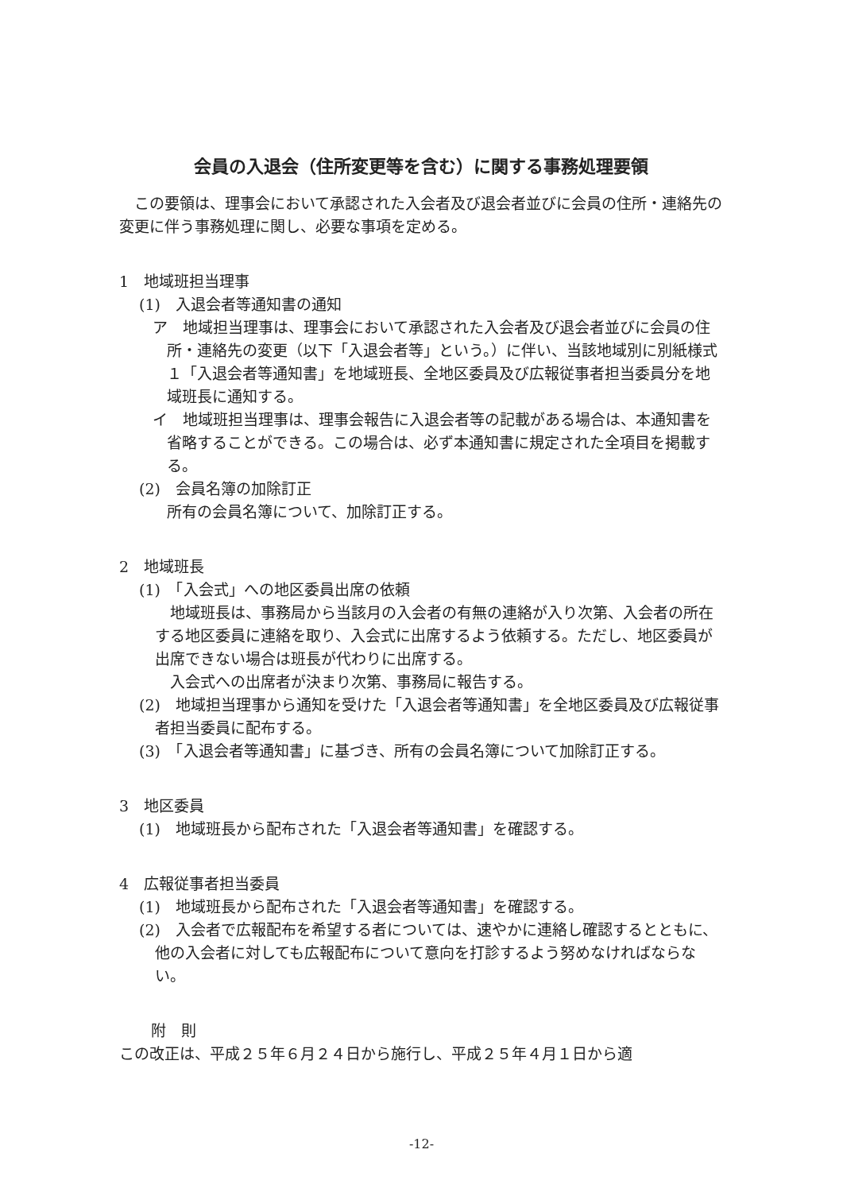会員の入退会（住所変更等を含む）に関する事務処理要領
　この要領は、理事会において承認された入会者及び退会者並びに会員の住所・連絡先の変更に伴う事務処理に関し、必要な事項を定める。
1　地域班担当理事
(1)　入退会者等通知書の通知
ア　地域担当理事は、理事会において承認された入会者及び退会者並びに会員の住所・連絡先の変更（以下「入退会者等」という。）に伴い、当該地域別に別紙様式１「入退会者等通知書」を地域班長、全地区委員及び広報従事者担当委員分を地域班長に通知する。
イ　地域班担当理事は、理事会報告に入退会者等の記載がある場合は、本通知書を省略することができる。この場合は、必ず本通知書に規定された全項目を掲載する。
(2)　会員名簿の加除訂正
所有の会員名簿について、加除訂正する。
2　地域班長
(1)　「入会式」への地区委員出席の依頼
　地域班長は、事務局から当該月の入会者の有無の連絡が入り次第、入会者の所在する地区委員に連絡を取り、入会式に出席するよう依頼する。ただし、地区委員が出席できない場合は班長が代わりに出席する。
　入会式への出席者が決まり次第、事務局に報告する。
(2)　地域担当理事から通知を受けた「入退会者等通知書」を全地区委員及び広報従事者担当委員に配布する。
(3)　「入退会者等通知書」に基づき、所有の会員名簿について加除訂正する。
3　地区委員
(1)　地域班長から配布された「入退会者等通知書」を確認する。
4　広報従事者担当委員
(1)　地域班長から配布された「入退会者等通知書」を確認する。
(2)　入会者で広報配布を希望する者については、速やかに連絡し確認するとともに、他の入会者に対しても広報配布について意向を打診するよう努めなければならない。
附　則
この改正は、平成２５年６月２４日から施行し、平成２５年４月１日から適
-12-